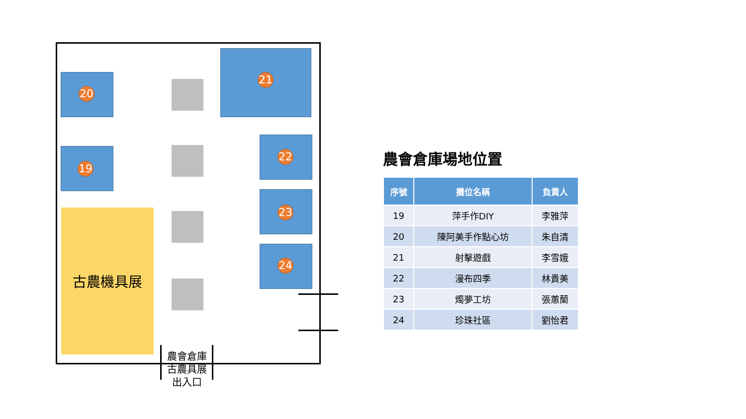20
19
21
22
23
24
古農機具展
農會倉庫
古農具展
出入口
農會倉庫場地位置
| 序號 | 攤位名稱 | 負責人 |
| --- | --- | --- |
| 19 | 萍手作DIY | 李雅萍 |
| 20 | 陳阿美手作點心坊 | 朱自清 |
| 21 | 射擊遊戲 | 李雪娥 |
| 22 | 漫布四季 | 林貴美 |
| 23 | 燭夢工坊 | 張蕙蘭 |
| 24 | 珍珠社區 | 劉怡君 |